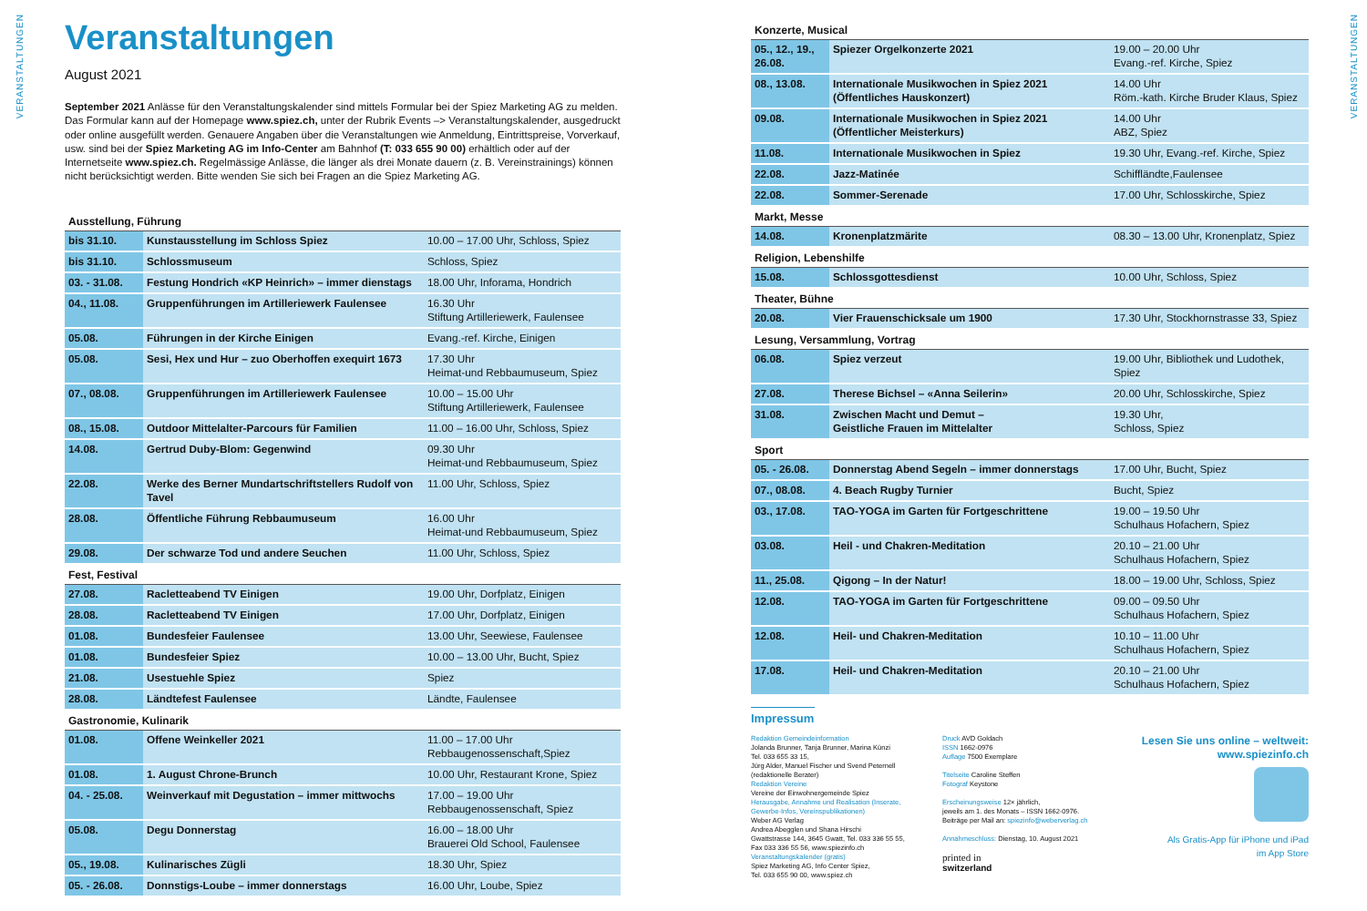VERANSTALTUNGEN
VERANSTALTUNGEN
Veranstaltungen
August 2021
September 2021 Anlässe für den Veranstaltungskalender sind mittels Formular bei der Spiez Marketing AG zu melden. Das Formular kann auf der Homepage www.spiez.ch, unter der Rubrik Events –> Veranstaltungskalender, ausgedruckt oder online ausgefüllt werden. Genauere Angaben über die Veranstaltungen wie Anmeldung, Eintrittspreise, Vorverkauf, usw. sind bei der Spiez Marketing AG im Info-Center am Bahnhof (T: 033 655 90 00) erhältlich oder auf der Internetseite www.spiez.ch. Regelmässige Anlässe, die länger als drei Monate dauern (z. B. Vereinstrainings) können nicht berücksichtigt werden. Bitte wenden Sie sich bei Fragen an die Spiez Marketing AG.
Ausstellung, Führung
| bis 31.10. | Kunstausstellung im Schloss Spiez | 10.00 – 17.00 Uhr, Schloss, Spiez |
| bis 31.10. | Schlossmuseum | Schloss, Spiez |
| 03. - 31.08. | Festung Hondrich «KP Heinrich» – immer dienstags | 18.00 Uhr, Inforama, Hondrich |
| 04., 11.08. | Gruppenführungen im Artilleriewerk Faulensee | 16.30 Uhr Stiftung Artilleriewerk, Faulensee |
| 05.08. | Führungen in der Kirche Einigen | Evang.-ref. Kirche, Einigen |
| 05.08. | Sesi, Hex und Hur – zuo Oberhoffen exequirt 1673 | 17.30 Uhr Heimat-und Rebbaumuseum, Spiez |
| 07., 08.08. | Gruppenführungen im Artilleriewerk Faulensee | 10.00 – 15.00 Uhr Stiftung Artilleriewerk, Faulensee |
| 08., 15.08. | Outdoor Mittelalter-Parcours für Familien | 11.00 – 16.00 Uhr, Schloss, Spiez |
| 14.08. | Gertrud Duby-Blom: Gegenwind | 09.30 Uhr Heimat-und Rebbaumuseum, Spiez |
| 22.08. | Werke des Berner Mundartschriftstellers Rudolf von Tavel | 11.00 Uhr, Schloss, Spiez |
| 28.08. | Öffentliche Führung Rebbaumuseum | 16.00 Uhr Heimat-und Rebbaumuseum, Spiez |
| 29.08. | Der schwarze Tod und andere Seuchen | 11.00 Uhr, Schloss, Spiez |
Fest, Festival
| 27.08. | Racletteabend TV Einigen | 19.00 Uhr, Dorfplatz, Einigen |
| 28.08. | Racletteabend TV Einigen | 17.00 Uhr, Dorfplatz, Einigen |
| 01.08. | Bundesfeier Faulensee | 13.00 Uhr, Seewiese, Faulensee |
| 01.08. | Bundesfeier Spiez | 10.00 – 13.00 Uhr, Bucht, Spiez |
| 21.08. | Usestuehle Spiez | Spiez |
| 28.08. | Ländtefest Faulensee | Ländte, Faulensee |
Gastronomie, Kulinarik
| 01.08. | Offene Weinkeller 2021 | 11.00 – 17.00 Uhr Rebbaugenossenschaft,Spiez |
| 01.08. | 1. August Chrone-Brunch | 10.00 Uhr, Restaurant Krone, Spiez |
| 04. - 25.08. | Weinverkauf mit Degustation – immer mittwochs | 17.00 – 19.00 Uhr Rebbaugenossenschaft, Spiez |
| 05.08. | Degu Donnerstag | 16.00 – 18.00 Uhr Brauerei Old School, Faulensee |
| 05., 19.08. | Kulinarisches Zügli | 18.30 Uhr, Spiez |
| 05. - 26.08. | Donnstigs-Loube – immer donnerstags | 16.00 Uhr, Loube, Spiez |
Konzerte, Musical
| 05., 12., 19., 26.08. | Spiezer Orgelkonzerte 2021 | 19.00 – 20.00 Uhr Evang.-ref. Kirche, Spiez |
| 08., 13.08. | Internationale Musikwochen in Spiez 2021 (Öffentliches Hauskonzert) | 14.00 Uhr Röm.-kath. Kirche Bruder Klaus, Spiez |
| 09.08. | Internationale Musikwochen in Spiez 2021 (Öffentlicher Meisterkurs) | 14.00 Uhr ABZ, Spiez |
| 11.08. | Internationale Musikwochen in Spiez | 19.30 Uhr, Evang.-ref. Kirche, Spiez |
| 22.08. | Jazz-Matinée | Schiffländte,Faulensee |
| 22.08. | Sommer-Serenade | 17.00 Uhr, Schlosskirche, Spiez |
Markt, Messe
| 14.08. | Kronenplatzmärite | 08.30 – 13.00 Uhr, Kronenplatz, Spiez |
Religion, Lebenshilfe
| 15.08. | Schlossgottesdienst | 10.00 Uhr, Schloss, Spiez |
Theater, Bühne
| 20.08. | Vier Frauenschicksale um 1900 | 17.30 Uhr, Stockhornstrasse 33, Spiez |
Lesung, Versammlung, Vortrag
| 06.08. | Spiez verzeut | 19.00 Uhr, Bibliothek und Ludothek, Spiez |
| 27.08. | Therese Bichsel – «Anna Seilerin» | 20.00 Uhr, Schlosskirche, Spiez |
| 31.08. | Zwischen Macht und Demut – Geistliche Frauen im Mittelalter | 19.30 Uhr, Schloss, Spiez |
Sport
| 05. - 26.08. | Donnerstag Abend Segeln – immer donnerstags | 17.00 Uhr, Bucht, Spiez |
| 07., 08.08. | 4. Beach Rugby Turnier | Bucht, Spiez |
| 03., 17.08. | TAO-YOGA im Garten für Fortgeschrittene | 19.00 – 19.50 Uhr Schulhaus Hofachern, Spiez |
| 03.08. | Heil - und Chakren-Meditation | 20.10 – 21.00 Uhr Schulhaus Hofachern, Spiez |
| 11., 25.08. | Qigong – In der Natur! | 18.00 – 19.00 Uhr, Schloss, Spiez |
| 12.08. | TAO-YOGA im Garten für Fortgeschrittene | 09.00 – 09.50 Uhr Schulhaus Hofachern, Spiez |
| 12.08. | Heil- und Chakren-Meditation | 10.10 – 11.00 Uhr Schulhaus Hofachern, Spiez |
| 17.08. | Heil- und Chakren-Meditation | 20.10 – 21.00 Uhr Schulhaus Hofachern, Spiez |
Impressum
Redaktion Gemeindeinformation
Jolanda Brunner, Tanja Brunner, Marina Künzi
Tel. 033 655 33 15,
Jürg Alder, Manuel Fischer und Svend Peternell
(redaktionelle Berater)
Redaktion Vereine
Vereine der Einwohnergemeinde Spiez
Herausgabe, Annahme und Realisation (Inserate, Gewerbe-Infos, Vereinspublikationen)
Weber AG Verlag
Andrea Abegglen und Shana Hirschi
Gwattstrasse 144, 3645 Gwatt, Tel. 033 336 55 55,
Fax 033 336 55 56, www.spiezinfo.ch
Veranstaltungskalender (gratis)
Spiez Marketing AG, Info Center Spiez,
Tel. 033 655 90 00, www.spiez.ch
Druck AVD Goldach
ISSN 1662-0976
Auflage 7500 Exemplare
Titelseite Caroline Steffen
Fotograf Keystone
Erscheinungsweise 12× jährlich,
jeweils am 1. des Monats – ISSN 1662-0976.
Beiträge per Mail an: spiezinfo@weberverlag.ch
Annahmeschluss: Dienstag, 10. August 2021
printed in
switzerland
Lesen Sie uns online – weltweit:
www.spiezinfo.ch
Als Gratis-App für iPhone und iPad
im App Store